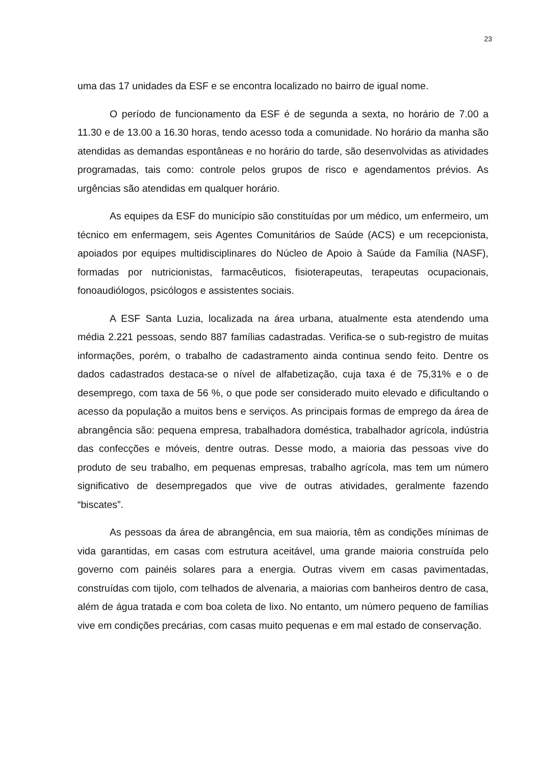23
uma das 17 unidades da ESF e se encontra localizado no bairro de igual nome.
O período de funcionamento da ESF é de segunda a sexta, no horário de 7.00 a 11.30 e de 13.00 a 16.30 horas, tendo acesso toda a comunidade. No horário da manha são atendidas as demandas espontâneas e no horário do tarde, são desenvolvidas as atividades programadas, tais como: controle pelos grupos de risco e agendamentos prévios. As urgências são atendidas em qualquer horário.
As equipes da ESF do município são constituídas por um médico, um enfermeiro, um técnico em enfermagem, seis Agentes Comunitários de Saúde (ACS) e um recepcionista, apoiados por equipes multidisciplinares do Núcleo de Apoio à Saúde da Família (NASF), formadas por nutricionistas, farmacêuticos, fisioterapeutas, terapeutas ocupacionais, fonoaudiólogos, psicólogos e assistentes sociais.
A ESF Santa Luzia, localizada na área urbana, atualmente esta atendendo uma média 2.221 pessoas, sendo 887 famílias cadastradas. Verifica-se o sub-registro de muitas informações, porém, o trabalho de cadastramento ainda continua sendo feito. Dentre os dados cadastrados destaca-se o nível de alfabetização, cuja taxa é de 75,31% e o de desemprego, com taxa de 56 %, o que pode ser considerado muito elevado e dificultando o acesso da população a muitos bens e serviços. As principais formas de emprego da área de abrangência são: pequena empresa, trabalhadora doméstica, trabalhador agrícola, indústria das confecções e móveis, dentre outras. Desse modo, a maioria das pessoas vive do produto de seu trabalho, em pequenas empresas, trabalho agrícola, mas tem um número significativo de desempregados que vive de outras atividades, geralmente fazendo “biscates”.
As pessoas da área de abrangência, em sua maioria, têm as condições mínimas de vida garantidas, em casas com estrutura aceitável, uma grande maioria construída pelo governo com painéis solares para a energia. Outras vivem em casas pavimentadas, construídas com tijolo, com telhados de alvenaria, a maiorias com banheiros dentro de casa, além de água tratada e com boa coleta de lixo. No entanto, um número pequeno de famílias vive em condições precárias, com casas muito pequenas e em mal estado de conservação.